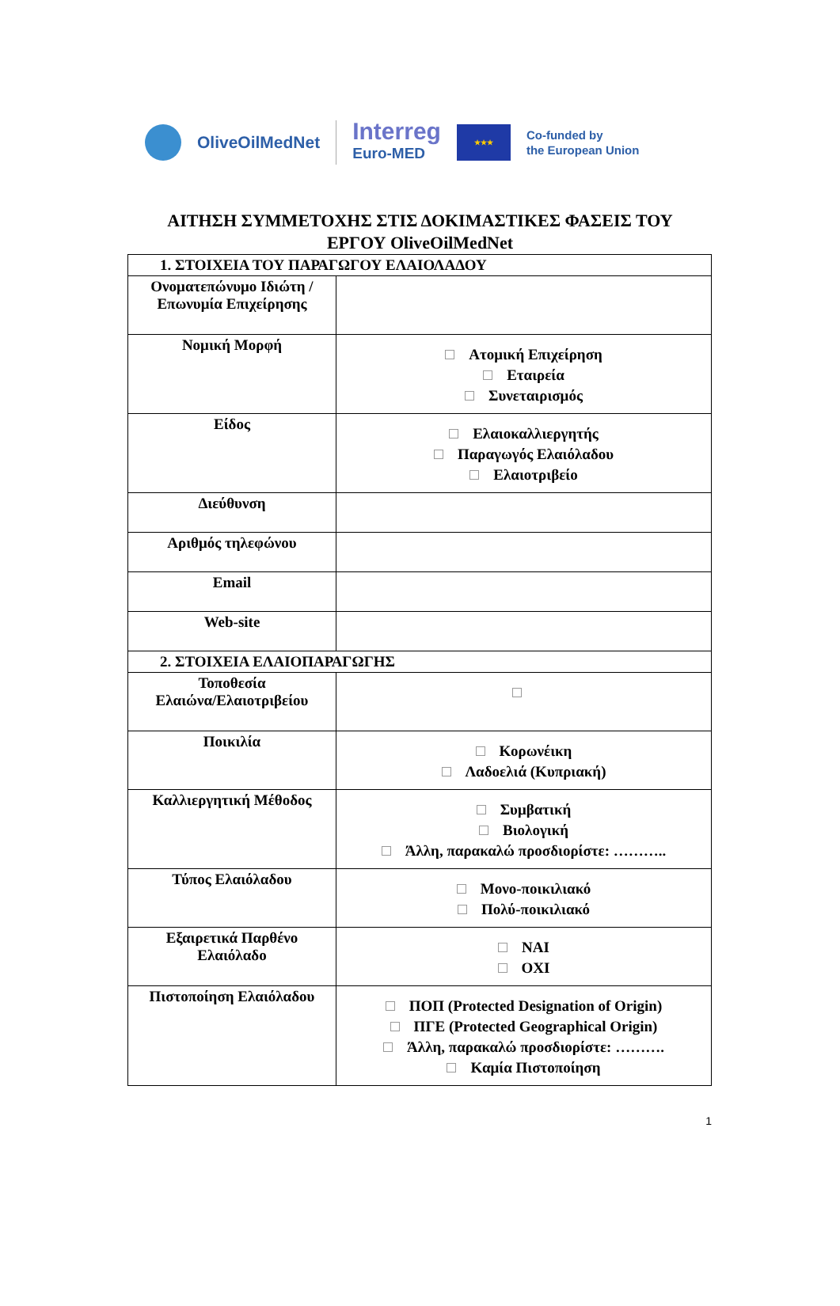OliveOilMedNet
Interreg
Euro-MED
★★★
Co-funded by
the European Union
ΑΙΤΗΣΗ ΣΥΜΜΕΤΟΧΗΣ ΣΤΙΣ ΔΟΚΙΜΑΣΤΙΚΕΣ ΦΑΣΕΙΣ ΤΟΥ
ΕΡΓΟΥ OliveOilMedNet
| 1. ΣΤΟΙΧΕΙΑ ΤΟΥ ΠΑΡΑΓΩΓΟΥ ΕΛΑΙΟΛΑΔΟΥ | |
| Ονοματεπώνυμο Ιδιώτη / Επωνυμία Επιχείρησης | |
| Νομική Μορφή | Ατομική Επιχείρηση Εταιρεία Συνεταιρισμός |
| Είδος | Ελαιοκαλλιεργητής Παραγωγός Ελαιόλαδου Ελαιοτριβείο |
| Διεύθυνση | |
| Αριθμός τηλεφώνου | |
| Email | |
| Web-site | |
| 2. ΣΤΟΙΧΕΙΑ ΕΛΑΙΟΠΑΡΑΓΩΓΗΣ | |
| Τοποθεσία Ελαιώνα/Ελαιοτριβείου | |
| Ποικιλία | Κορωνέικη Λαδοελιά (Κυπριακή) |
| Καλλιεργητική Μέθοδος | Συμβατική Βιολογική Άλλη, παρακαλώ προσδιορίστε: ……….. |
| Τύπος Ελαιόλαδου | Μονο-ποικιλιακό Πολύ-ποικιλιακό |
| Εξαιρετικά Παρθένο Ελαιόλαδο | ΝΑΙ ΟΧΙ |
| Πιστοποίηση Ελαιόλαδου | ΠΟΠ (Protected Designation of Origin) ΠΓΕ (Protected Geographical Origin) Άλλη, παρακαλώ προσδιορίστε: ………. Καμία Πιστοποίηση |
1